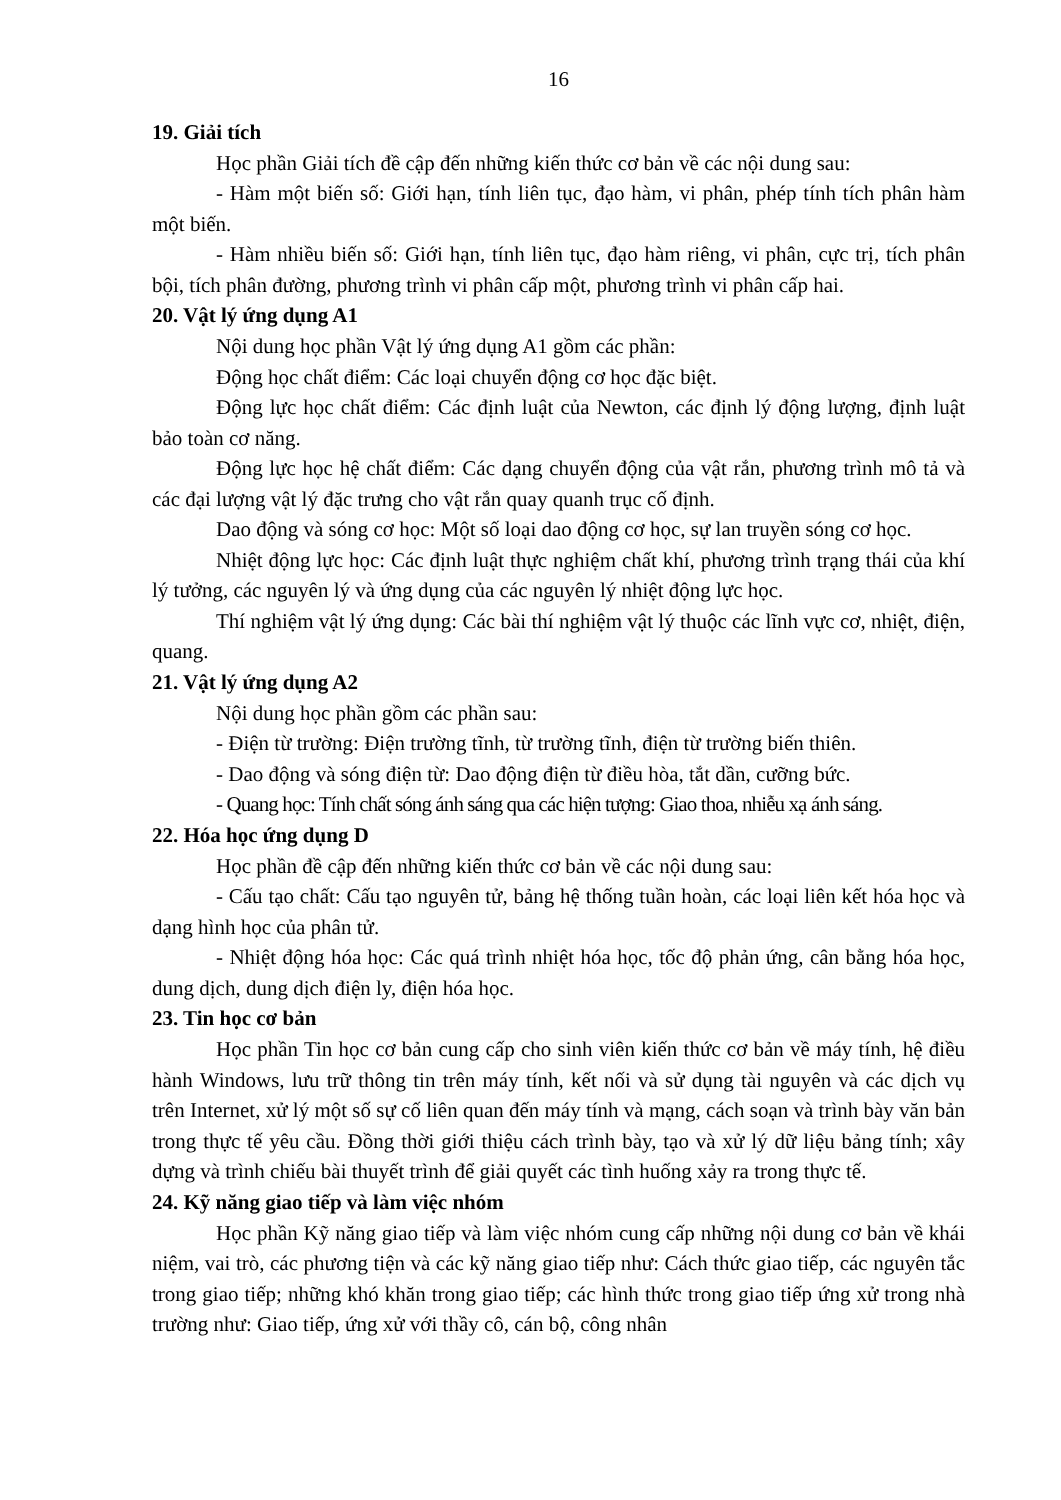16
19. Giải tích
Học phần Giải tích đề cập đến những kiến thức cơ bản về các nội dung sau:
- Hàm một biến số: Giới hạn, tính liên tục, đạo hàm, vi phân, phép tính tích phân hàm một biến.
- Hàm nhiều biến số: Giới hạn, tính liên tục, đạo hàm riêng, vi phân, cực trị, tích phân bội, tích phân đường, phương trình vi phân cấp một, phương trình vi phân cấp hai.
20. Vật lý ứng dụng A1
Nội dung học phần Vật lý ứng dụng A1 gồm các phần:
Động học chất điểm: Các loại chuyển động cơ học đặc biệt.
Động lực học chất điểm: Các định luật của Newton, các định lý động lượng, định luật bảo toàn cơ năng.
Động lực học hệ chất điểm: Các dạng chuyển động của vật rắn, phương trình mô tả và các đại lượng vật lý đặc trưng cho vật rắn quay quanh trục cố định.
Dao động và sóng cơ học: Một số loại dao động cơ học, sự lan truyền sóng cơ học.
Nhiệt động lực học: Các định luật thực nghiệm chất khí, phương trình trạng thái của khí lý tưởng, các nguyên lý và ứng dụng của các nguyên lý nhiệt động lực học.
Thí nghiệm vật lý ứng dụng: Các bài thí nghiệm vật lý thuộc các lĩnh vực cơ, nhiệt, điện, quang.
21. Vật lý ứng dụng A2
Nội dung học phần gồm các phần sau:
- Điện từ trường: Điện trường tĩnh, từ trường tĩnh, điện từ trường biến thiên.
- Dao động và sóng điện từ: Dao động điện từ điều hòa, tắt dần, cưỡng bức.
- Quang học: Tính chất sóng ánh sáng qua các hiện tượng: Giao thoa, nhiễu xạ ánh sáng.
22. Hóa học ứng dụng D
Học phần đề cập đến những kiến thức cơ bản về các nội dung sau:
- Cấu tạo chất: Cấu tạo nguyên tử, bảng hệ thống tuần hoàn, các loại liên kết hóa học và dạng hình học của phân tử.
- Nhiệt động hóa học: Các quá trình nhiệt hóa học, tốc độ phản ứng, cân bằng hóa học, dung dịch, dung dịch điện ly, điện hóa học.
23. Tin học cơ bản
Học phần Tin học cơ bản cung cấp cho sinh viên kiến thức cơ bản về máy tính, hệ điều hành Windows, lưu trữ thông tin trên máy tính, kết nối và sử dụng tài nguyên và các dịch vụ trên Internet, xử lý một số sự cố liên quan đến máy tính và mạng, cách soạn và trình bày văn bản trong thực tế yêu cầu. Đồng thời giới thiệu cách trình bày, tạo và xử lý dữ liệu bảng tính; xây dựng và trình chiếu bài thuyết trình để giải quyết các tình huống xảy ra trong thực tế.
24. Kỹ năng giao tiếp và làm việc nhóm
Học phần Kỹ năng giao tiếp và làm việc nhóm cung cấp những nội dung cơ bản về khái niệm, vai trò, các phương tiện và các kỹ năng giao tiếp như: Cách thức giao tiếp, các nguyên tắc trong giao tiếp; những khó khăn trong giao tiếp; các hình thức trong giao tiếp ứng xử trong nhà trường như: Giao tiếp, ứng xử với thầy cô, cán bộ, công nhân